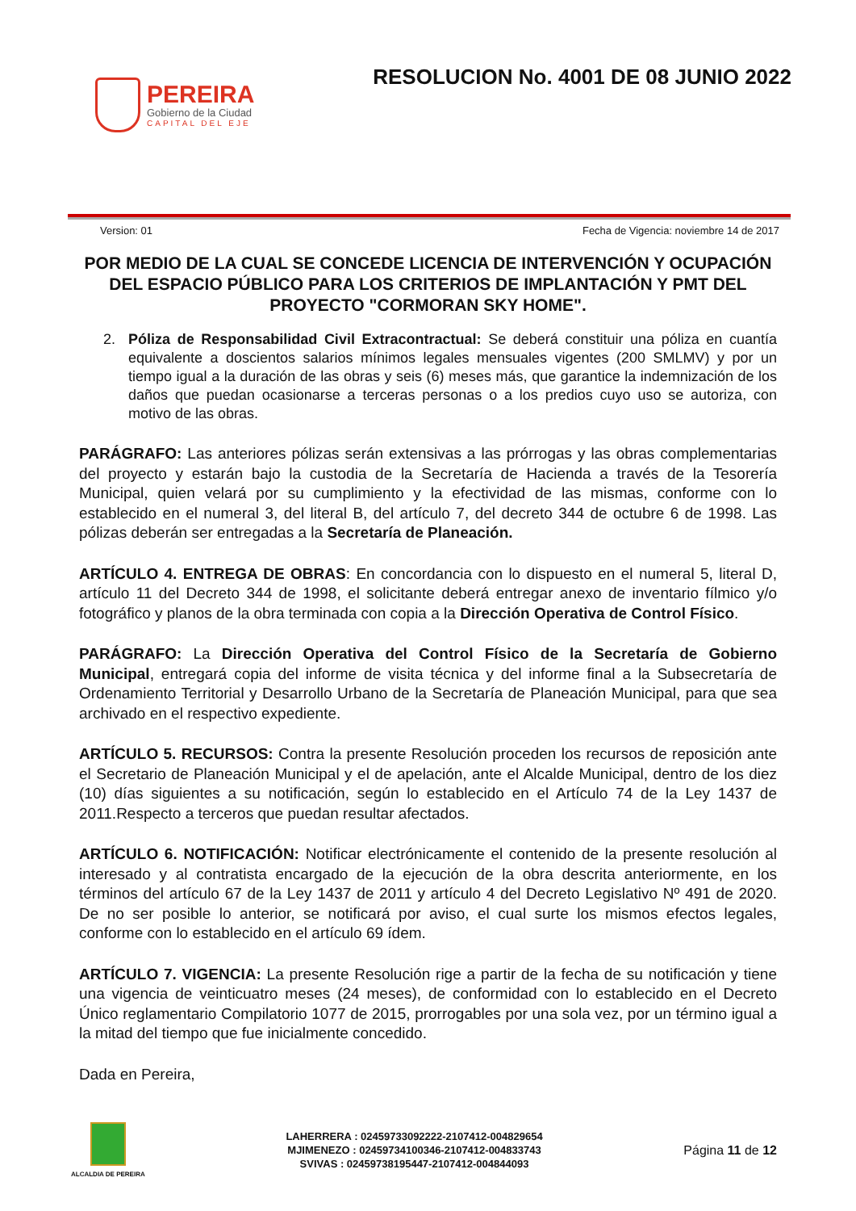PEREIRA
Gobierno de la Ciudad
CAPITAL DEL EJE
RESOLUCION No. 4001 DE 08 JUNIO 2022
Version: 01 Fecha de Vigencia: noviembre 14 de 2017
POR MEDIO DE LA CUAL SE CONCEDE LICENCIA DE INTERVENCIÓN Y OCUPACIÓN DEL ESPACIO PÚBLICO PARA LOS CRITERIOS DE IMPLANTACIÓN Y PMT DEL PROYECTO "CORMORAN SKY HOME".
2. Póliza de Responsabilidad Civil Extracontractual: Se deberá constituir una póliza en cuantía equivalente a doscientos salarios mínimos legales mensuales vigentes (200 SMLMV) y por un tiempo igual a la duración de las obras y seis (6) meses más, que garantice la indemnización de los daños que puedan ocasionarse a terceras personas o a los predios cuyo uso se autoriza, con motivo de las obras.
PARÁGRAFO: Las anteriores pólizas serán extensivas a las prórrogas y las obras complementarias del proyecto y estarán bajo la custodia de la Secretaría de Hacienda a través de la Tesorería Municipal, quien velará por su cumplimiento y la efectividad de las mismas, conforme con lo establecido en el numeral 3, del literal B, del artículo 7, del decreto 344 de octubre 6 de 1998. Las pólizas deberán ser entregadas a la Secretaría de Planeación.
ARTÍCULO 4. ENTREGA DE OBRAS: En concordancia con lo dispuesto en el numeral 5, literal D, artículo 11 del Decreto 344 de 1998, el solicitante deberá entregar anexo de inventario fílmico y/o fotográfico y planos de la obra terminada con copia a la Dirección Operativa de Control Físico.
PARÁGRAFO: La Dirección Operativa del Control Físico de la Secretaría de Gobierno Municipal, entregará copia del informe de visita técnica y del informe final a la Subsecretaría de Ordenamiento Territorial y Desarrollo Urbano de la Secretaría de Planeación Municipal, para que sea archivado en el respectivo expediente.
ARTÍCULO 5. RECURSOS: Contra la presente Resolución proceden los recursos de reposición ante el Secretario de Planeación Municipal y el de apelación, ante el Alcalde Municipal, dentro de los diez (10) días siguientes a su notificación, según lo establecido en el Artículo 74 de la Ley 1437 de 2011.Respecto a terceros que puedan resultar afectados.
ARTÍCULO 6. NOTIFICACIÓN: Notificar electrónicamente el contenido de la presente resolución al interesado y al contratista encargado de la ejecución de la obra descrita anteriormente, en los términos del artículo 67 de la Ley 1437 de 2011 y artículo 4 del Decreto Legislativo Nº 491 de 2020. De no ser posible lo anterior, se notificará por aviso, el cual surte los mismos efectos legales, conforme con lo establecido en el artículo 69 ídem.
ARTÍCULO 7. VIGENCIA: La presente Resolución rige a partir de la fecha de su notificación y tiene una vigencia de veinticuatro meses (24 meses), de conformidad con lo establecido en el Decreto Único reglamentario Compilatorio 1077 de 2015, prorrogables por una sola vez, por un término igual a la mitad del tiempo que fue inicialmente concedido.
Dada en Pereira,
ALCALDIA DE PEREIRA
LAHERRERA : 02459733092222-2107412-004829654
MJIMENEZO : 02459734100346-2107412-004833743
SVIVAS : 02459738195447-2107412-004844093
Página 11 de 12